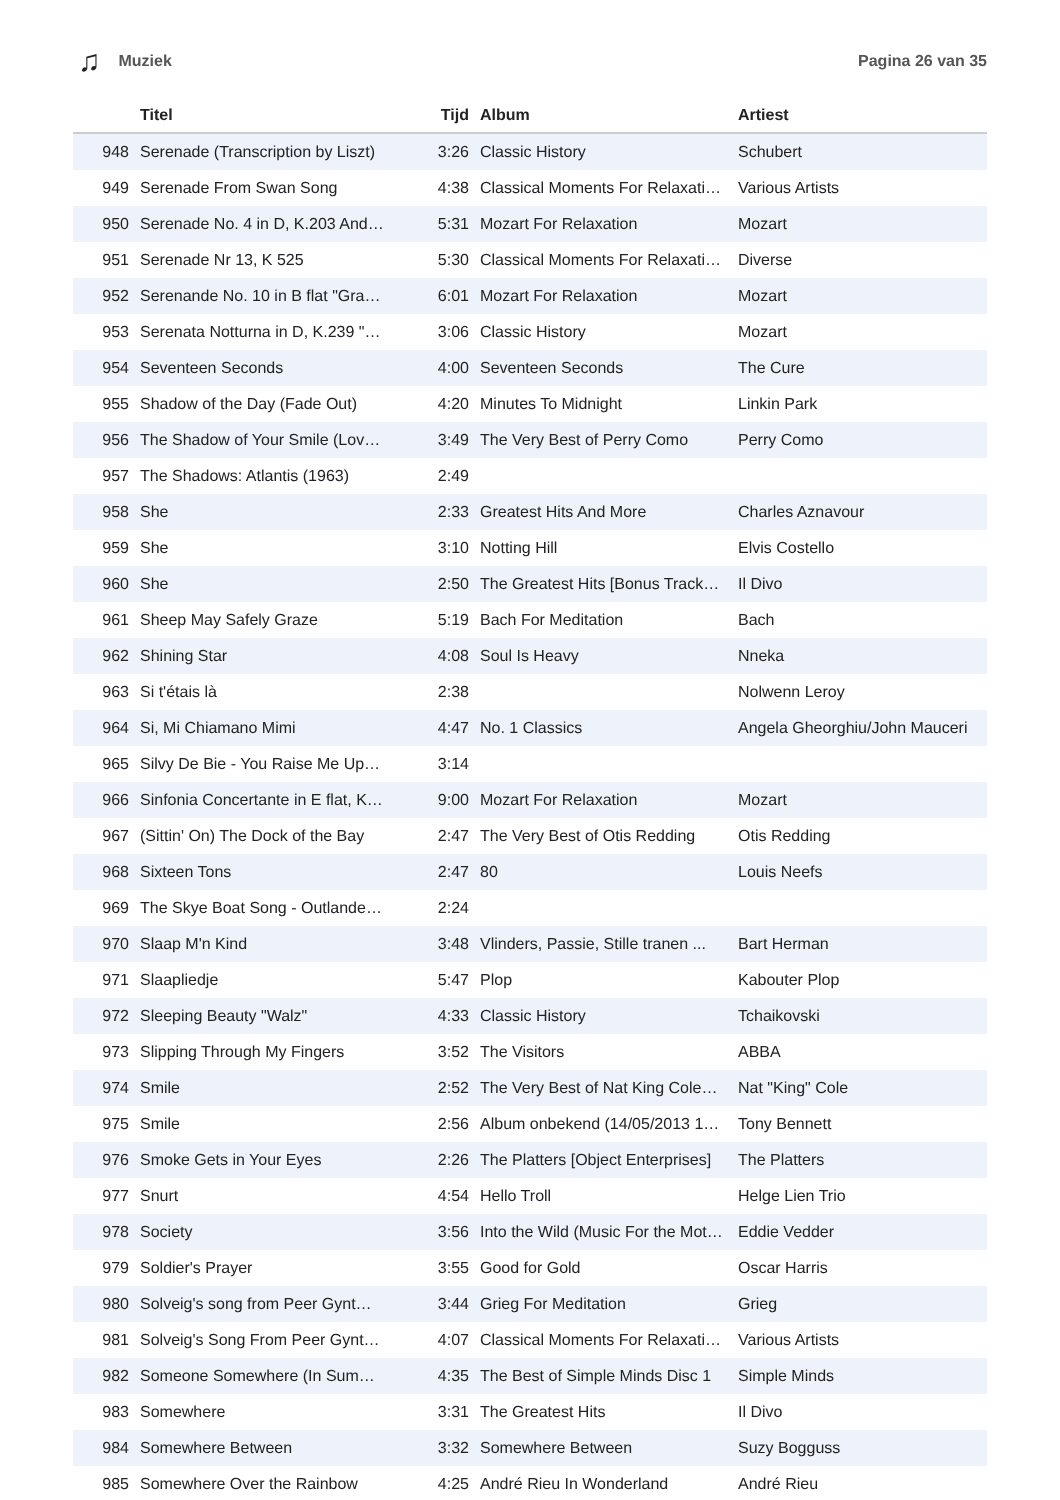♫ Muziek Pagina 26 van 35
| | Titel | Tijd | Album | Artiest |
| --- | --- | --- | --- | --- |
| 948 | Serenade (Transcription by Liszt) | 3:26 | Classic History | Schubert |
| 949 | Serenade From Swan Song | 4:38 | Classical Moments For Relaxati… | Various Artists |
| 950 | Serenade No. 4 in D, K.203 And… | 5:31 | Mozart For Relaxation | Mozart |
| 951 | Serenade Nr 13, K 525 | 5:30 | Classical Moments For Relaxati… | Diverse |
| 952 | Serenande No. 10 in B flat "Gra… | 6:01 | Mozart For Relaxation | Mozart |
| 953 | Serenata Notturna in D, K.239 "… | 3:06 | Classic History | Mozart |
| 954 | Seventeen Seconds | 4:00 | Seventeen Seconds | The Cure |
| 955 | Shadow of the Day (Fade Out) | 4:20 | Minutes To Midnight | Linkin Park |
| 956 | The Shadow of Your Smile (Lov… | 3:49 | The Very Best of Perry Como | Perry Como |
| 957 | The Shadows: Atlantis (1963) | 2:49 | | |
| 958 | She | 2:33 | Greatest Hits And More | Charles Aznavour |
| 959 | She | 3:10 | Notting Hill | Elvis Costello |
| 960 | She | 2:50 | The Greatest Hits [Bonus Track… | Il Divo |
| 961 | Sheep May Safely Graze | 5:19 | Bach For Meditation | Bach |
| 962 | Shining Star | 4:08 | Soul Is Heavy | Nneka |
| 963 | Si t'étais là | 2:38 | | Nolwenn Leroy |
| 964 | Si, Mi Chiamano Mimi | 4:47 | No. 1 Classics | Angela Gheorghiu/John Mauceri |
| 965 | Silvy De Bie - You Raise Me Up… | 3:14 | | |
| 966 | Sinfonia Concertante in E flat, K… | 9:00 | Mozart For Relaxation | Mozart |
| 967 | (Sittin' On) The Dock of the Bay | 2:47 | The Very Best of Otis Redding | Otis Redding |
| 968 | Sixteen Tons | 2:47 | 80 | Louis Neefs |
| 969 | The Skye Boat Song - Outlande… | 2:24 | | |
| 970 | Slaap M'n Kind | 3:48 | Vlinders, Passie, Stille tranen ... | Bart Herman |
| 971 | Slaapliedje | 5:47 | Plop | Kabouter Plop |
| 972 | Sleeping Beauty "Walz" | 4:33 | Classic History | Tchaikovski |
| 973 | Slipping Through My Fingers | 3:52 | The Visitors | ABBA |
| 974 | Smile | 2:52 | The Very Best of Nat King Cole… | Nat "King" Cole |
| 975 | Smile | 2:56 | Album onbekend (14/05/2013 1… | Tony Bennett |
| 976 | Smoke Gets in Your Eyes | 2:26 | The Platters [Object Enterprises] | The Platters |
| 977 | Snurt | 4:54 | Hello Troll | Helge Lien Trio |
| 978 | Society | 3:56 | Into the Wild (Music For the Mot… | Eddie Vedder |
| 979 | Soldier's Prayer | 3:55 | Good for Gold | Oscar Harris |
| 980 | Solveig's song from Peer Gynt… | 3:44 | Grieg For Meditation | Grieg |
| 981 | Solveig's Song From Peer Gynt… | 4:07 | Classical Moments For Relaxati… | Various Artists |
| 982 | Someone Somewhere (In Sum… | 4:35 | The Best of Simple Minds Disc 1 | Simple Minds |
| 983 | Somewhere | 3:31 | The Greatest Hits | Il Divo |
| 984 | Somewhere Between | 3:32 | Somewhere Between | Suzy Bogguss |
| 985 | Somewhere Over the Rainbow | 4:25 | André Rieu In Wonderland | André Rieu |